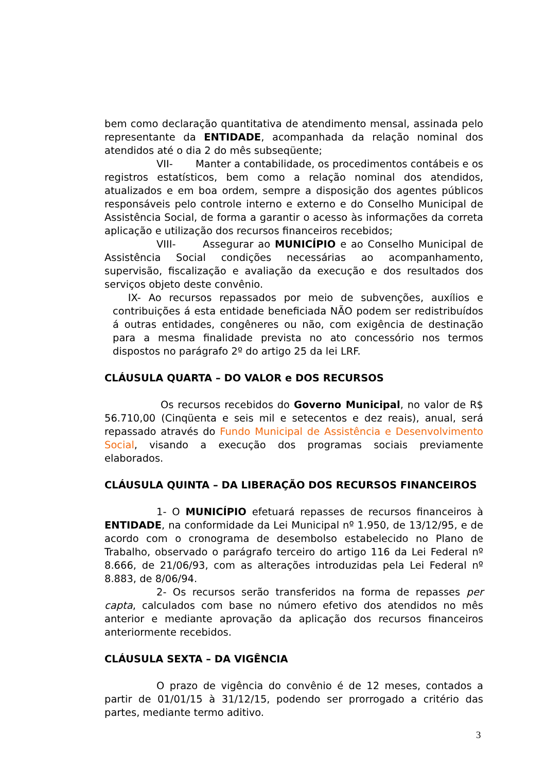bem como declaração quantitativa de atendimento mensal, assinada pelo representante da ENTIDADE, acompanhada da relação nominal dos atendidos até o dia 2 do mês subseqüente;
VII- Manter a contabilidade, os procedimentos contábeis e os registros estatísticos, bem como a relação nominal dos atendidos, atualizados e em boa ordem, sempre a disposição dos agentes públicos responsáveis pelo controle interno e externo e do Conselho Municipal de Assistência Social, de forma a garantir o acesso às informações da correta aplicação e utilização dos recursos financeiros recebidos;
VIII- Assegurar ao MUNICÍPIO e ao Conselho Municipal de Assistência Social condições necessárias ao acompanhamento, supervisão, fiscalização e avaliação da execução e dos resultados dos serviços objeto deste convênio.
IX- Ao recursos repassados por meio de subvenções, auxílios e contribuições á esta entidade beneficiada NÃO podem ser redistribuídos á outras entidades, congêneres ou não, com exigência de destinação para a mesma finalidade prevista no ato concessório nos termos dispostos no parágrafo 2º do artigo 25 da lei LRF.
CLÁUSULA QUARTA – DO VALOR e DOS RECURSOS
Os recursos recebidos do Governo Municipal, no valor de R$ 56.710,00 (Cinqüenta e seis mil e setecentos e dez reais), anual, será repassado através do Fundo Municipal de Assistência e Desenvolvimento Social, visando a execução dos programas sociais previamente elaborados.
CLÁUSULA QUINTA – DA LIBERAÇÃO DOS RECURSOS FINANCEIROS
1- O MUNICÍPIO efetuará repasses de recursos financeiros à ENTIDADE, na conformidade da Lei Municipal nº 1.950, de 13/12/95, e de acordo com o cronograma de desembolso estabelecido no Plano de Trabalho, observado o parágrafo terceiro do artigo 116 da Lei Federal nº 8.666, de 21/06/93, com as alterações introduzidas pela Lei Federal nº 8.883, de 8/06/94.
2- Os recursos serão transferidos na forma de repasses per capta, calculados com base no número efetivo dos atendidos no mês anterior e mediante aprovação da aplicação dos recursos financeiros anteriormente recebidos.
CLÁUSULA SEXTA – DA VIGÊNCIA
O prazo de vigência do convênio é de 12 meses, contados a partir de 01/01/15 à 31/12/15, podendo ser prorrogado a critério das partes, mediante termo aditivo.
3